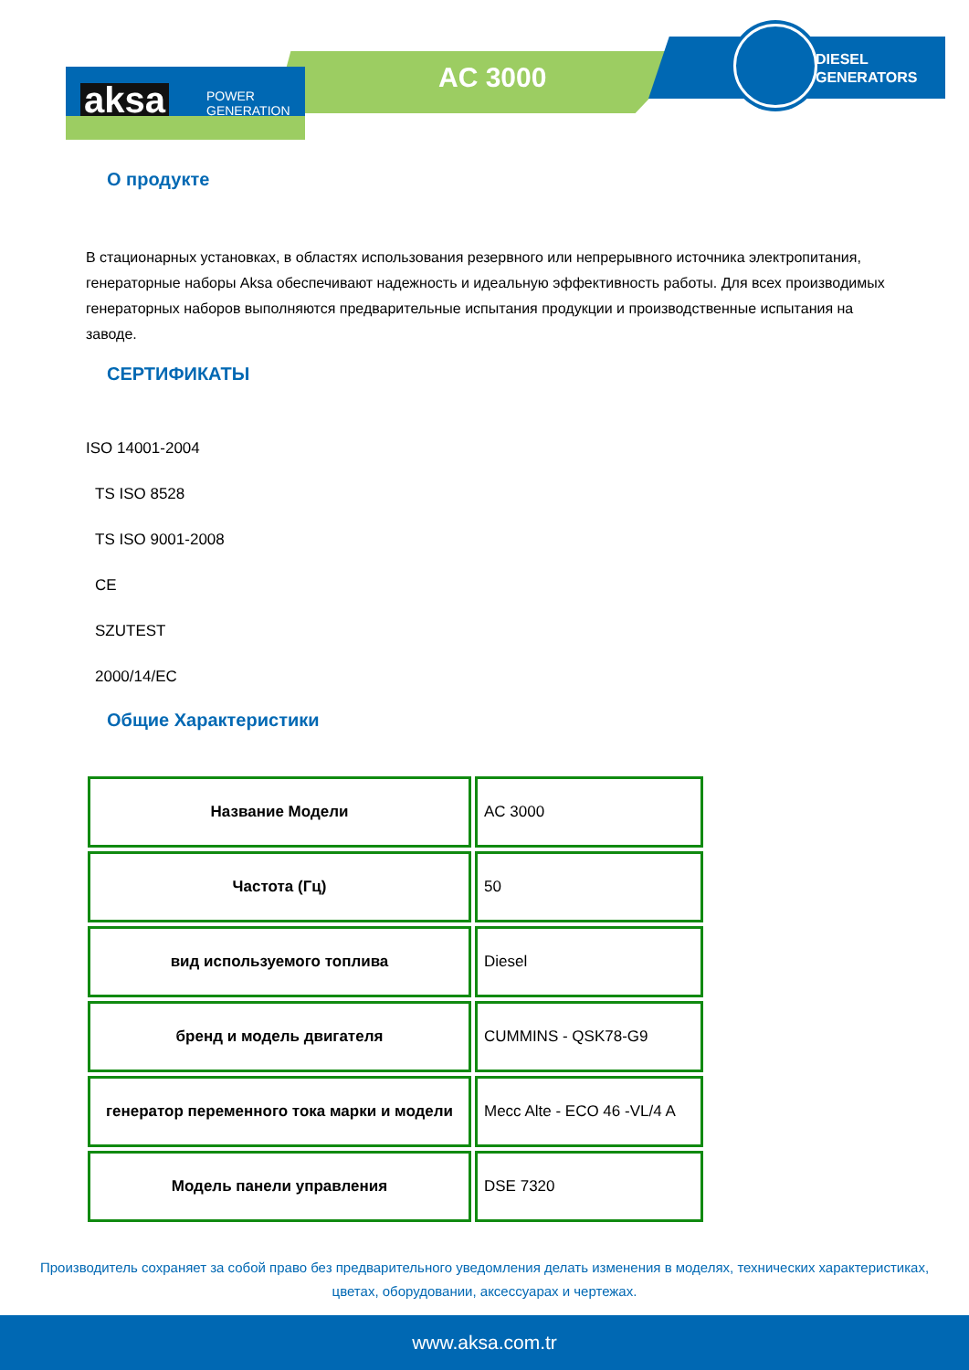aksa
POWER
GENERATION
AC 3000
DIESEL
GENERATORS
О продукте
В стационарных установках, в областях использования резервного или непрерывного источника электропитания, генераторные наборы Aksa обеспечивают надежность и идеальную эффективность работы. Для всех производимых генераторных наборов выполняются предварительные испытания продукции и производственные испытания на заводе.
СЕРТИФИКАТЫ
ISO 14001-2004
TS ISO 8528
TS ISO 9001-2008
CE
SZUTEST
2000/14/EC
Общие Характеристики
| Название Модели | AC 3000 |
| Частота (Гц) | 50 |
| вид используемого топлива | Diesel |
| бренд и модель двигателя | CUMMINS - QSK78-G9 |
| генератор переменного тока марки и модели | Mecc Alte - ECO 46 -VL/4 A |
| Модель панели управления | DSE 7320 |
Производитель сохраняет за собой право без предварительного уведомления делать изменения в моделях, технических характеристиках, цветах, оборудовании, аксессуарах и чертежах.
www.aksa.com.tr